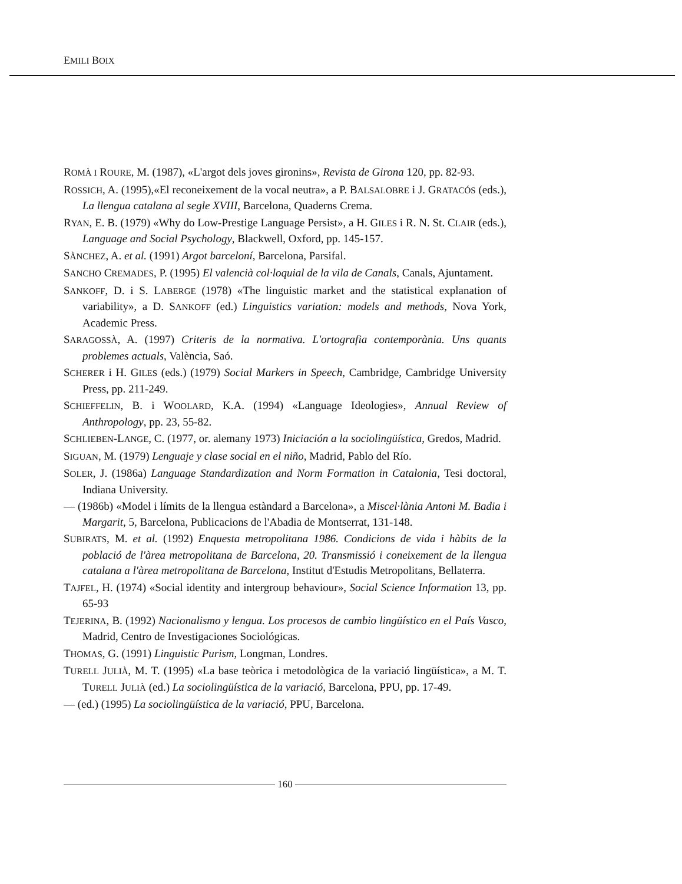EMILI BOIX
ROMÀ I ROURE, M. (1987), «L'argot dels joves gironins», Revista de Girona 120, pp. 82-93.
ROSSICH, A. (1995),«El reconeixement de la vocal neutra», a P. BALSALOBRE i J. GRATACÓS (eds.), La llengua catalana al segle XVIII, Barcelona, Quaderns Crema.
RYAN, E. B. (1979) «Why do Low-Prestige Language Persist», a H. GILES i R. N. St. CLAIR (eds.), Language and Social Psychology, Blackwell, Oxford, pp. 145-157.
SÀNCHEZ, A. et al. (1991) Argot barceloní, Barcelona, Parsifal.
SANCHO CREMADES, P. (1995) El valencià col·loquial de la vila de Canals, Canals, Ajuntament.
SANKOFF, D. i S. LABERGE (1978) «The linguistic market and the statistical explanation of variability», a D. SANKOFF (ed.) Linguistics variation: models and methods, Nova York, Academic Press.
SARAGOSSÀ, A. (1997) Criteris de la normativa. L'ortografia contemporània. Uns quants problemes actuals, València, Saó.
SCHERER i H. GILES (eds.) (1979) Social Markers in Speech, Cambridge, Cambridge University Press, pp. 211-249.
SCHIEFFELIN, B. i WOOLARD, K.A. (1994) «Language Ideologies», Annual Review of Anthropology, pp. 23, 55-82.
SCHLIEBEN-LANGE, C. (1977, or. alemany 1973) Iniciación a la sociolingüística, Gredos, Madrid.
SIGUAN, M. (1979) Lenguaje y clase social en el niño, Madrid, Pablo del Río.
SOLER, J. (1986a) Language Standardization and Norm Formation in Catalonia, Tesi doctoral, Indiana University.
— (1986b) «Model i límits de la llengua estàndard a Barcelona», a Miscel·lània Antoni M. Badia i Margarit, 5, Barcelona, Publicacions de l'Abadia de Montserrat, 131-148.
SUBIRATS, M. et al. (1992) Enquesta metropolitana 1986. Condicions de vida i hàbits de la població de l'àrea metropolitana de Barcelona, 20. Transmissió i coneixement de la llengua catalana a l'àrea metropolitana de Barcelona, Institut d'Estudis Metropolitans, Bellaterra.
TAJFEL, H. (1974) «Social identity and intergroup behaviour», Social Science Information 13, pp. 65-93
TEJERINA, B. (1992) Nacionalismo y lengua. Los procesos de cambio lingüístico en el País Vasco, Madrid, Centro de Investigaciones Sociológicas.
THOMAS, G. (1991) Linguistic Purism, Longman, Londres.
TURELL JULIÀ, M. T. (1995) «La base teòrica i metodològica de la variació lingüística», a M. T. TURELL JULIÀ (ed.) La sociolingüística de la variació, Barcelona, PPU, pp. 17-49.
— (ed.) (1995) La sociolingüística de la variació, PPU, Barcelona.
160